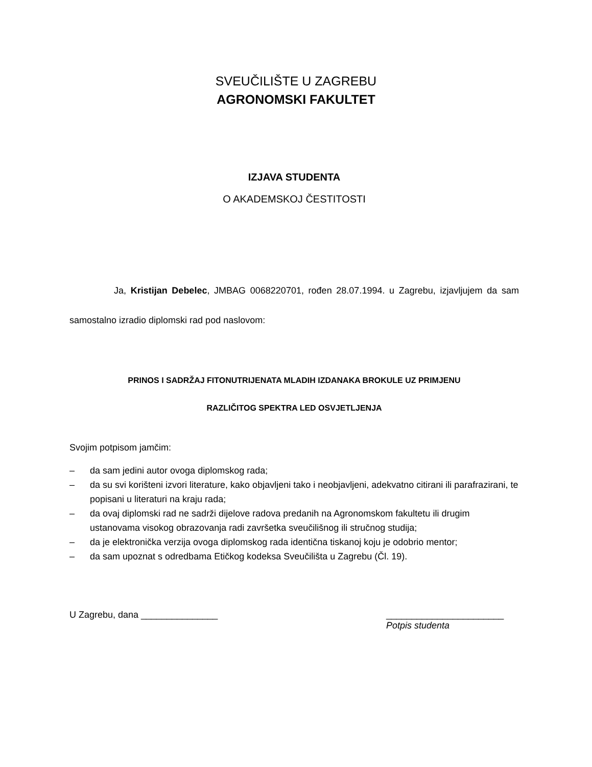SVEUČILIŠTE U ZAGREBU
AGRONOMSKI FAKULTET
IZJAVA STUDENTA
O AKADEMSKOJ ČESTITOSTI
Ja, Kristijan Debelec, JMBAG 0068220701, rođen 28.07.1994. u Zagrebu, izjavljujem da sam samostalno izradio diplomski rad pod naslovom:
PRINOS I SADRŽAJ FITONUTRIJENATA MLADIH IZDANAKA BROKULE UZ PRIMJENU
RAZLIČITOG SPEKTRA LED OSVJETLJENJA
Svojim potpisom jamčim:
– da sam jedini autor ovoga diplomskog rada;
– da su svi korišteni izvori literature, kako objavljeni tako i neobjavljeni, adekvatno citirani ili parafrazirani, te popisani u literaturi na kraju rada;
– da ovaj diplomski rad ne sadrži dijelove radova predanih na Agronomskom fakultetu ili drugim ustanovama visokog obrazovanja radi završetka sveučilišnog ili stručnog studija;
– da je elektronička verzija ovoga diplomskog rada identična tiskanoj koju je odobrio mentor;
– da sam upoznat s odredbama Etičkog kodeksa Sveučilišta u Zagrebu (Čl. 19).
U Zagrebu, dana _______________
_______________________
Potpis studenta